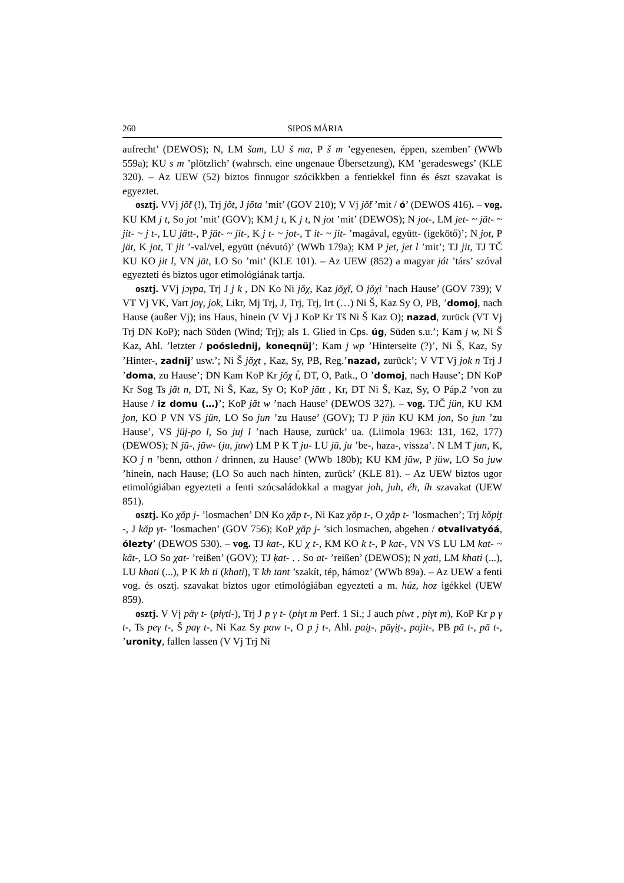260 SIPOS MÁRIA
aufrecht’ (DEWOS); N, LM šam, LU š ma, P š m ’egyenesen, éppen, szemben’ (WWb 559a); KU s m ’plötzlich’ (wahrsch. eine ungenaue Übersetzung), KM ’geradeswegs’ (KLE 320). – Az UEW (52) biztos finnugor szócikkben a fentiekkel finn és észt szavakat is egyeztet.
osztj. VVj jŏ̆t (!), Trj jŏt, J jŏta ’mit’ (GOV 210); V Vj jŏ̆t ’mit / ó’ (DEWOS 416). – vog. KU KM j t, So jot ’mit’ (GOV); KM j t, K j t, N jot ’mit’ (DEWOS); N jot-, LM jet- ~ jät- ~ jit- ~ j t-, LU jätt-, P jät- ~ jit-, K j t- ~ jot-, T it- ~ jit- ’magával, együtt- (igekötő)’; N jot, P jät, K jot, T jit ’-val/vel, együtt (névutó)’ (WWb 179a); KM P jet, jet l ’mit’; TJ jit, TJ TČ KU KO jit l, VN jāt, LO So ’mit’ (KLE 101). – Az UEW (852) a magyar ját ’társ’ szóval egyezteti és biztos ugor etimológiának tartja.
osztj. VVj jɔγpa, Trj J j k , DN Ko Ni jŏχ, Kaz jŏχĭ, O jŏχi ’nach Hause’ (GOV 739); V VT Vj VK, Vart joγ, jok, Likr, Mj Trj, J, Trj, Trj, Irt (…) Ni Š, Kaz Sy O, PB, ’domoj, nach Hause (außer Vj); ins Haus, hinein (V Vj J KoP Kr Tš Ni Š Kaz O); nazad, zurück (VT Vj Trj DN KoP); nach Süden (Wind; Trj); als 1. Glied in Cps. úg, Süden s.u.’; Kam j w, Ni Š Kaz, Ahl. ’letzter / poóslednij, koneqnüj’; Kam j wp ’Hinterseite (?)’, Ni Š, Kaz, Sy ’Hinter-, zadnij’ usw.’; Ni Š jŏχt , Kaz, Sy, PB, Reg.’nazad, zurück’; V VT Vj jok n Trj J ’doma, zu Hause’; DN Kam KoP Kr jŏχ t́, DT, O, Patk., O ’domoj, nach Hause’; DN KoP Kr Sog Ts jăt n, DT, Ni Š, Kaz, Sy O; KoP jătt , Kr, DT Ni Š, Kaz, Sy, O Páp.2 ’von zu Hause / iz domu (…)’; KoP jăt w ’nach Hause’ (DEWOS 327). – vog. TJČ jün, KU KM jon, KO P VN VS jün, LO So jun ’zu Hause’ (GOV); TJ P jün KU KM jon, So jun ’zu Hause’, VS jüj-po l, So juj l ’nach Hause, zurück’ ua. (Liimola 1963: 131, 162, 177) (DEWOS); N jū-, jūw- (ju, juw) LM P K T ju- LU jü, ju ’be-, haza-, vissza’. N LM T jun, K, KO j n ’benn, otthon / drinnen, zu Hause’ (WWb 180b); KU KM jūw, P jüw, LO So juw ’hinein, nach Hause; (LO So auch nach hinten, zurück’ (KLE 81). – Az UEW biztos ugor etimológiában egyezteti a fenti szócsaládokkal a magyar joh, juh, éh, íh szavakat (UEW 851).
osztj. Ko χăp j- ’losmachen’ DN Ko χăp t-, Ni Kaz χŏp t-, O χăp t- ’losmachen’; Trj kŏpi̯t -, J kăp γt- ’losmachen’ (GOV 756); KoP χăp j- ’sich losmachen, abgehen / otvalivatyóá, ólezty’ (DEWOS 530). – vog. TJ kat-, KU χ t-, KM KO k t-, P kat-, VN VS LU LM kat- ~ kāt-, LO So χat- ’reißen’ (GOV); TJ ḳat- . . So at- ’reißen’ (DEWOS); N χati, LM khati (...), LU khati (...), P K kh ti (khati), T kh tant ’szakít, tép, hámoz’ (WWb 89a). – Az UEW a fenti vog. és osztj. szavakat biztos ugor etimológiában egyezteti a m. húz, hoz igékkel (UEW 859).
osztj. V Vj päγ t- (piγti-), Trj J p γ t- (piγt m Perf. 1 Si.; J auch piwt , piγt m), KoP Kr p γ t-, Ts peγ t-, Š paγ t-, Ni Kaz Sy paw t-, O p j t-, Ahl. pai̯t-, pāγi̯t-, pajit-, PB pā t-, pā t-, ’uronity, fallen lassen (V Vj Trj Ni